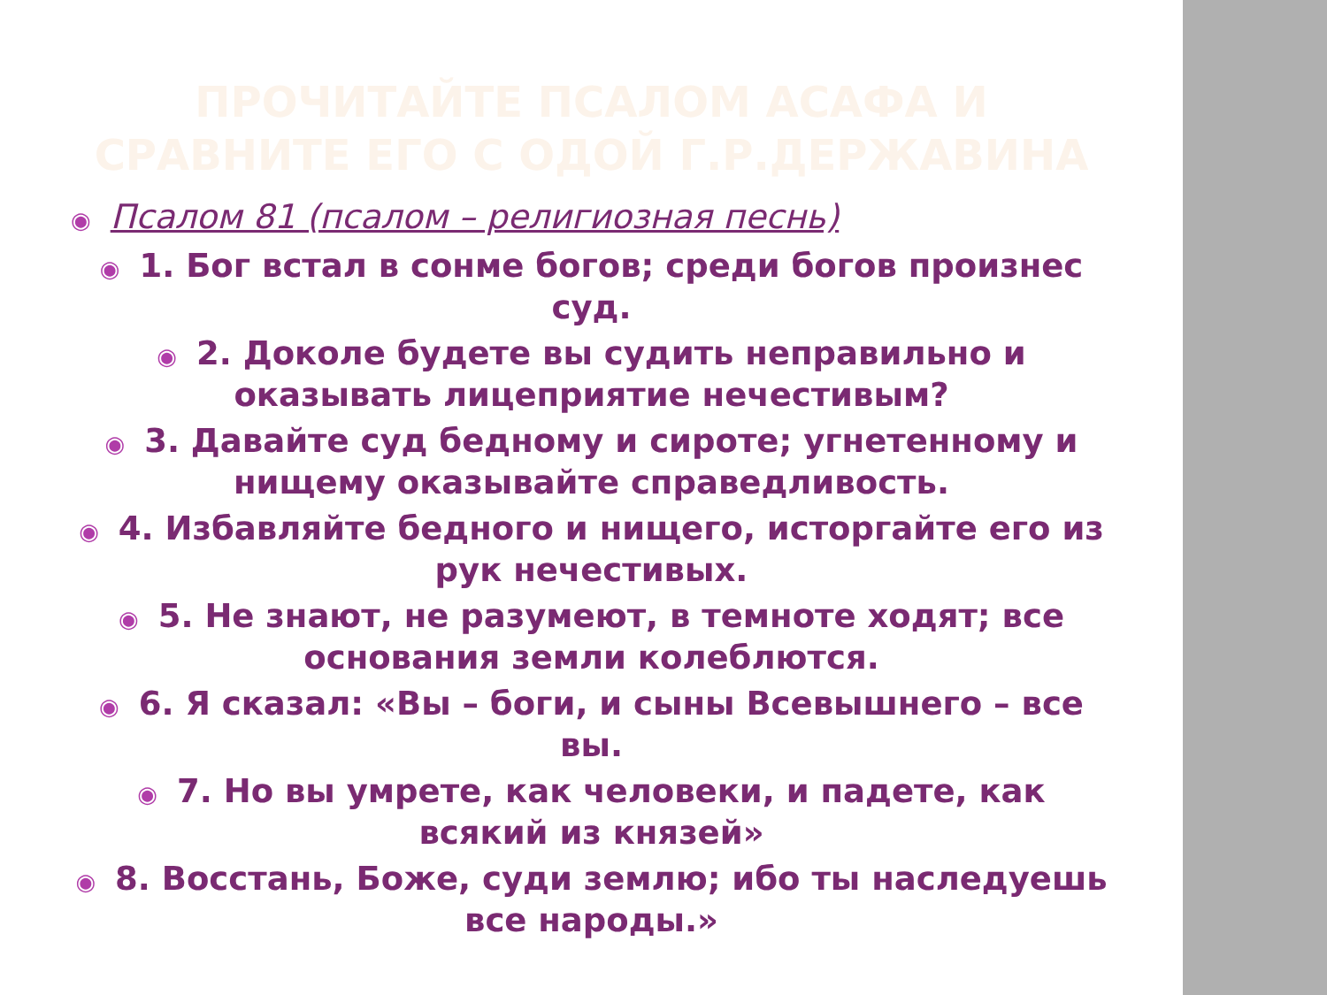ПРОЧИТАЙТЕ ПСАЛОМ АСАФА И СРАВНИТЕ ЕГО С ОДОЙ Г.Р.ДЕРЖАВИНА
◉ Псалом 81 (псалом – религиозная песнь)
◉ 1. Бог встал в сонме богов; среди богов произнес суд.
◉ 2. Доколе будете вы судить неправильно и оказывать лицеприятие нечестивым?
◉ 3. Давайте суд бедному и сироте; угнетенному и нищему оказывайте справедливость.
◉ 4. Избавляйте бедного и нищего, исторгайте его из рук нечестивых.
◉ 5. Не знают, не разумеют, в темноте ходят; все основания земли колеблются.
◉ 6. Я сказал: «Вы – боги, и сыны Всевышнего – все вы.
◉ 7. Но вы умрете, как человеки, и падете, как всякий из князей»
◉ 8. Восстань, Боже, суди землю; ибо ты наследуешь все народы.»